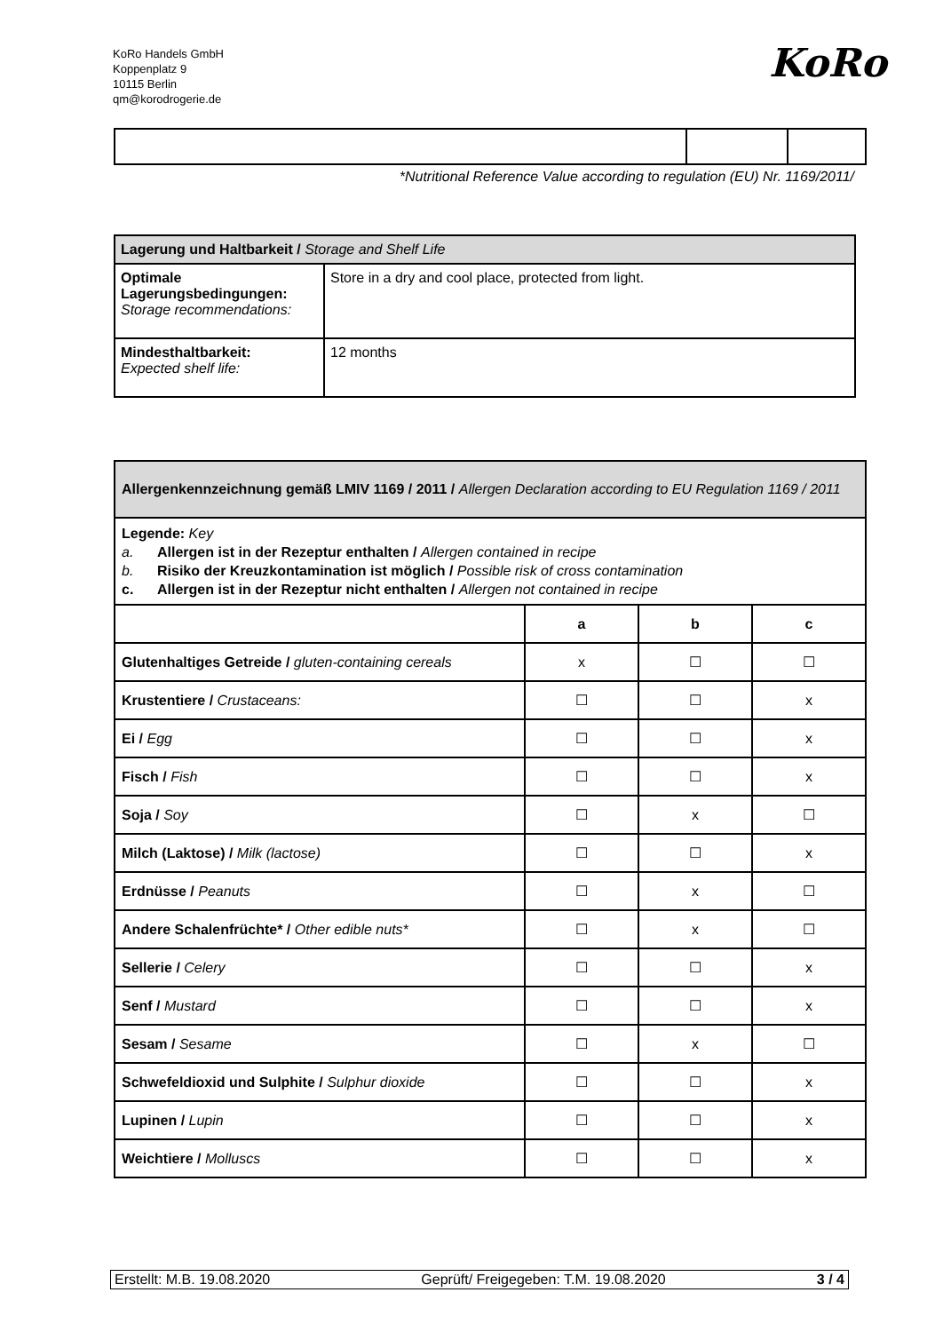KoRo Handels GmbH
Koppenplatz 9
10115 Berlin
qm@korodrogerie.de
KoRo
*Nutritional Reference Value according to regulation (EU) Nr. 1169/2011/
| Lagerung und Haltbarkeit / Storage and Shelf Life | |
| Optimale Lagerungsbedingungen: Storage recommendations: | Store in a dry and cool place, protected from light. |
| Mindesthaltbarkeit: Expected shelf life: | 12 months |
| Allergenkennzeichnung gemäß LMIV 1169 / 2011 / Allergen Declaration according to EU Regulation 1169 / 2011 | | | |
| Legende: Key a. Allergen ist in der Rezeptur enthalten / Allergen contained in recipe b. Risiko der Kreuzkontamination ist möglich / Possible risk of cross contamination c. Allergen ist in der Rezeptur nicht enthalten / Allergen not contained in recipe | | | |
| | a | b | c |
| Glutenhaltiges Getreide / gluten-containing cereals | x | ☐ | ☐ |
| Krustentiere / Crustaceans: | ☐ | ☐ | x |
| Ei / Egg | ☐ | ☐ | x |
| Fisch / Fish | ☐ | ☐ | x |
| Soja / Soy | ☐ | x | ☐ |
| Milch (Laktose) / Milk (lactose) | ☐ | ☐ | x |
| Erdnüsse / Peanuts | ☐ | x | ☐ |
| Andere Schalenfrüchte* / Other edible nuts* | ☐ | x | ☐ |
| Sellerie / Celery | ☐ | ☐ | x |
| Senf / Mustard | ☐ | ☐ | x |
| Sesam / Sesame | ☐ | x | ☐ |
| Schwefeldioxid und Sulphite / Sulphur dioxide | ☐ | ☐ | x |
| Lupinen / Lupin | ☐ | ☐ | x |
| Weichtiere / Molluscs | ☐ | ☐ | x |
Erstellt: M.B. 19.08.2020 Geprüft/ Freigegeben: T.M. 19.08.2020 3 / 4